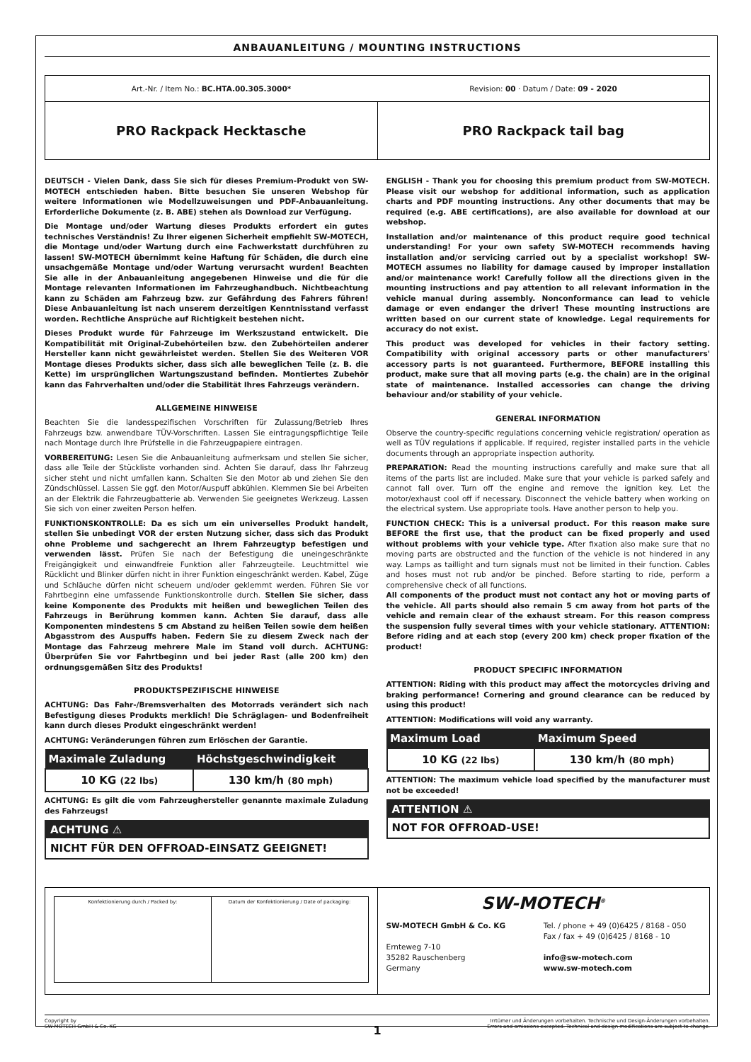ANBAUANLEITUNG / MOUNTING INSTRUCTIONS
Art.-Nr. / Item No.: BC.HTA.00.305.3000*
Revision: 00 · Datum / Date: 09 - 2020
PRO Rackpack Hecktasche PRO Rackpack tail bag
DEUTSCH - Vielen Dank, dass Sie sich für dieses Premium-Produkt von SW-MOTECH entschieden haben. Bitte besuchen Sie unseren Webshop für weitere Informationen wie Modellzuweisungen und PDF-Anbauanleitung. Erforderliche Dokumente (z. B. ABE) stehen als Download zur Verfügung.
Die Montage und/oder Wartung dieses Produkts erfordert ein gutes technisches Verständnis! Zu Ihrer eigenen Sicherheit empfiehlt SW-MOTECH, die Montage und/oder Wartung durch eine Fachwerkstatt durchführen zu lassen! SW-MOTECH übernimmt keine Haftung für Schäden, die durch eine unsachgemäße Montage und/oder Wartung verursacht wurden! Beachten Sie alle in der Anbauanleitung angegebenen Hinweise und die für die Montage relevanten Informationen im Fahrzeughandbuch. Nichtbeachtung kann zu Schäden am Fahrzeug bzw. zur Gefährdung des Fahrers führen! Diese Anbauanleitung ist nach unserem derzeitigen Kenntnisstand verfasst worden. Rechtliche Ansprüche auf Richtigkeit bestehen nicht.
Dieses Produkt wurde für Fahrzeuge im Werkszustand entwickelt. Die Kompatibilität mit Original-Zubehörteilen bzw. den Zubehörteilen anderer Hersteller kann nicht gewährleistet werden. Stellen Sie des Weiteren VOR Montage dieses Produkts sicher, dass sich alle beweglichen Teile (z. B. die Kette) im ursprünglichen Wartungszustand befinden. Montiertes Zubehör kann das Fahrverhalten und/oder die Stabilität Ihres Fahrzeugs verändern.
ALLGEMEINE HINWEISE
Beachten Sie die landesspezifischen Vorschriften für Zulassung/Betrieb Ihres Fahrzeugs bzw. anwendbare TÜV-Vorschriften. Lassen Sie eintragungspflichtige Teile nach Montage durch Ihre Prüfstelle in die Fahrzeugpapiere eintragen.
VORBEREITUNG: Lesen Sie die Anbauanleitung aufmerksam und stellen Sie sicher, dass alle Teile der Stückliste vorhanden sind. Achten Sie darauf, dass Ihr Fahrzeug sicher steht und nicht umfallen kann. Schalten Sie den Motor ab und ziehen Sie den Zündschlüssel. Lassen Sie ggf. den Motor/Auspuff abkühlen. Klemmen Sie bei Arbeiten an der Elektrik die Fahrzeugbatterie ab. Verwenden Sie geeignetes Werkzeug. Lassen Sie sich von einer zweiten Person helfen.
FUNKTIONSKONTROLLE: Da es sich um ein universelles Produkt handelt, stellen Sie unbedingt VOR der ersten Nutzung sicher, dass sich das Produkt ohne Probleme und sachgerecht an Ihrem Fahrzeugtyp befestigen und verwenden lässt. Prüfen Sie nach der Befestigung die uneingeschränkte Freigängigkeit und einwandfreie Funktion aller Fahrzeugteile. Leuchtmittel wie Rücklicht und Blinker dürfen nicht in ihrer Funktion eingeschränkt werden. Kabel, Züge und Schläuche dürfen nicht scheuern und/oder geklemmt werden. Führen Sie vor Fahrtbeginn eine umfassende Funktionskontrolle durch. Stellen Sie sicher, dass keine Komponente des Produkts mit heißen und beweglichen Teilen des Fahrzeugs in Berührung kommen kann. Achten Sie darauf, dass alle Komponenten mindestens 5 cm Abstand zu heißen Teilen sowie dem heißen Abgasstrom des Auspuffs haben. Federn Sie zu diesem Zweck nach der Montage das Fahrzeug mehrere Male im Stand voll durch. ACHTUNG: Überprüfen Sie vor Fahrtbeginn und bei jeder Rast (alle 200 km) den ordnungsgemäßen Sitz des Produkts!
PRODUKTSPEZIFISCHE HINWEISE
ACHTUNG: Das Fahr-/Bremsverhalten des Motorrads verändert sich nach Befestigung dieses Produkts merklich! Die Schräglagen- und Bodenfreiheit kann durch dieses Produkt eingeschränkt werden!
ACHTUNG: Veränderungen führen zum Erlöschen der Garantie.
| Maximale Zuladung | Höchstgeschwindigkeit |
| --- | --- |
| 10 KG (22 lbs) | 130 km/h (80 mph) |
ACHTUNG: Es gilt die vom Fahrzeughersteller genannte maximale Zuladung des Fahrzeugs!
ACHTUNG ⚠
NICHT FÜR DEN OFFROAD-EINSATZ GEEIGNET!
ENGLISH - Thank you for choosing this premium product from SW-MOTECH. Please visit our webshop for additional information, such as application charts and PDF mounting instructions. Any other documents that may be required (e.g. ABE certifications), are also available for download at our webshop.
Installation and/or maintenance of this product require good technical understanding! For your own safety SW-MOTECH recommends having installation and/or servicing carried out by a specialist workshop! SW-MOTECH assumes no liability for damage caused by improper installation and/or maintenance work! Carefully follow all the directions given in the mounting instructions and pay attention to all relevant information in the vehicle manual during assembly. Nonconformance can lead to vehicle damage or even endanger the driver! These mounting instructions are written based on our current state of knowledge. Legal requirements for accuracy do not exist.
This product was developed for vehicles in their factory setting. Compatibility with original accessory parts or other manufacturers' accessory parts is not guaranteed. Furthermore, BEFORE installing this product, make sure that all moving parts (e.g. the chain) are in the original state of maintenance. Installed accessories can change the driving behaviour and/or stability of your vehicle.
GENERAL INFORMATION
Observe the country-specific regulations concerning vehicle registration/ operation as well as TÜV regulations if applicable. If required, register installed parts in the vehicle documents through an appropriate inspection authority.
PREPARATION: Read the mounting instructions carefully and make sure that all items of the parts list are included. Make sure that your vehicle is parked safely and cannot fall over. Turn off the engine and remove the ignition key. Let the motor/exhaust cool off if necessary. Disconnect the vehicle battery when working on the electrical system. Use appropriate tools. Have another person to help you.
FUNCTION CHECK: This is a universal product. For this reason make sure BEFORE the first use, that the product can be fixed properly and used without problems with your vehicle type. After fixation also make sure that no moving parts are obstructed and the function of the vehicle is not hindered in any way. Lamps as taillight and turn signals must not be limited in their function. Cables and hoses must not rub and/or be pinched. Before starting to ride, perform a comprehensive check of all functions.
All components of the product must not contact any hot or moving parts of the vehicle. All parts should also remain 5 cm away from hot parts of the vehicle and remain clear of the exhaust stream. For this reason compress the suspension fully several times with your vehicle stationary. ATTENTION: Before riding and at each stop (every 200 km) check proper fixation of the product!
PRODUCT SPECIFIC INFORMATION
ATTENTION: Riding with this product may affect the motorcycles driving and braking performance! Cornering and ground clearance can be reduced by using this product!
ATTENTION: Modifications will void any warranty.
| Maximum Load | Maximum Speed |
| --- | --- |
| 10 KG (22 lbs) | 130 km/h (80 mph) |
ATTENTION: The maximum vehicle load specified by the manufacturer must not be exceeded!
ATTENTION ⚠
NOT FOR OFFROAD-USE!
Konfektionierung durch / Packed by:
Datum der Konfektionierung / Date of packaging:
SW-MOTECH<sup>®</sup>
SW-MOTECH GmbH & Co. KG
Ernteweg 7-10
35282 Rauschenberg
Germany
Tel. / phone + 49 (0)6425 / 8168 - 050
Fax / fax + 49 (0)6425 / 8168 - 10
info@sw-motech.com
www.sw-motech.com
Copyright by
SW-MOTECH GmbH & Co. KG
1
Irrtümer und Änderungen vorbehalten. Technische und Design-Änderungen vorbehalten.
Errors and omissions excepted. Technical and design modifications are subject to change.